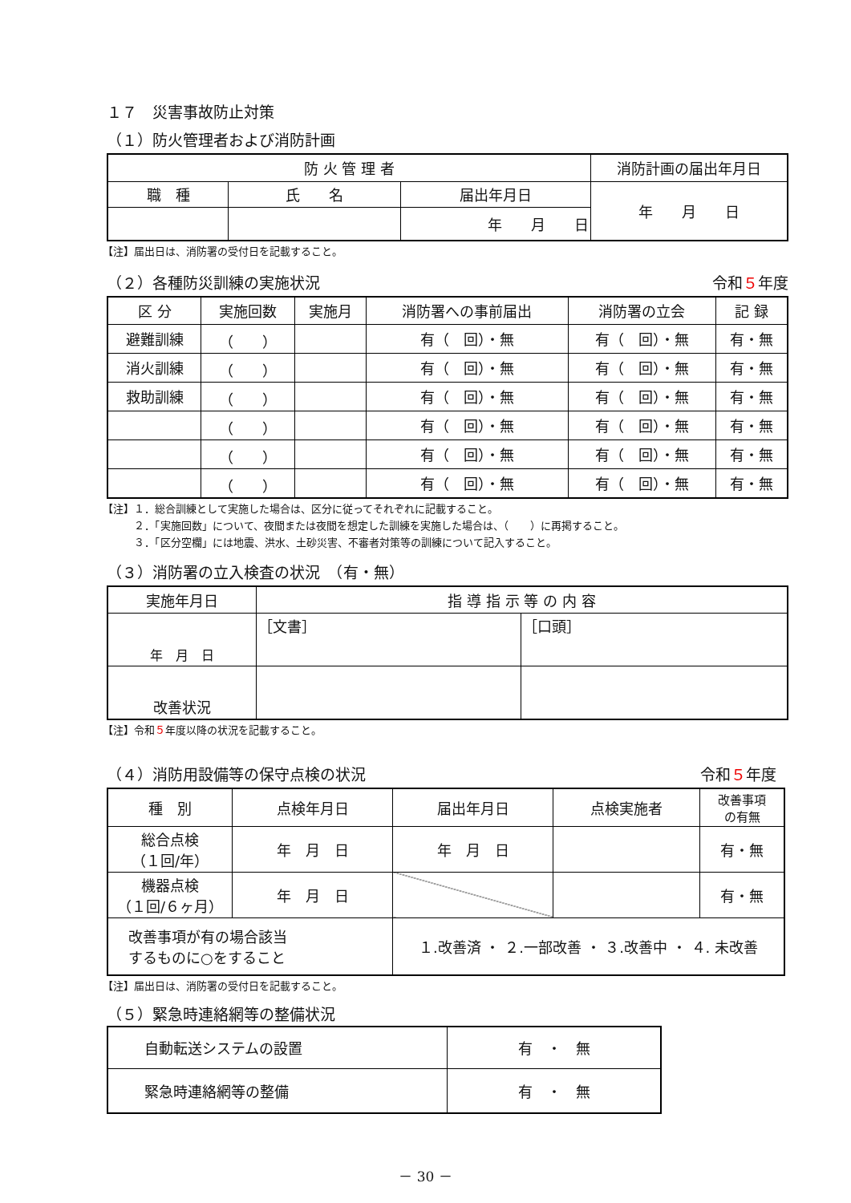１７　災害事故防止対策
（１）防火管理者および消防計画
| 防 火 管 理 者 | | | 消防計画の届出年月日 |
| --- | --- | --- | --- |
| 職 種 | 氏 名 | 届出年月日 | 年 月 日 |
| | | 年 月 日 | |
【注】届出日は、消防署の受付日を記載すること。
（２）各種防災訓練の実施状況 令和５年度
| 区 分 | 実施回数 | 実施月 | 消防署への事前届出 | 消防署の立会 | 記 録 |
| --- | --- | --- | --- | --- | --- |
| 避難訓練 | （ ） | | 有（ 回）・無 | 有（ 回）・無 | 有・無 |
| 消火訓練 | （ ） | | 有（ 回）・無 | 有（ 回）・無 | 有・無 |
| 救助訓練 | （ ） | | 有（ 回）・無 | 有（ 回）・無 | 有・無 |
| | （ ） | | 有（ 回）・無 | 有（ 回）・無 | 有・無 |
| | （ ） | | 有（ 回）・無 | 有（ 回）・無 | 有・無 |
| | （ ） | | 有（ 回）・無 | 有（ 回）・無 | 有・無 |
【注】１．総合訓練として実施した場合は、区分に従ってそれぞれに記載すること。
　　　２．「実施回数」について、夜間または夜間を想定した訓練を実施した場合は、（　　）に再掲すること。
　　　３．「区分空欄」には地震、洪水、土砂災害、不審者対策等の訓練について記入すること。
（３）消防署の立入検査の状況　（有・無）
| 実施年月日 | 指 導 指 示 等 の 内 容 | |
| --- | --- | --- |
| 年 月 日 | ［文書］ | ［口頭］ |
| 改善状況 | | |
【注】令和５年度以降の状況を記載すること。
（４）消防用設備等の保守点検の状況 令和５年度
| 種 別 | 点検年月日 | 届出年月日 | 点検実施者 | 改善事項 の有無 |
| --- | --- | --- | --- | --- |
| 総合点検 （１回/年） | 年 月 日 | 年 月 日 | | 有・無 |
| 機器点検 （１回/６ヶ月） | 年 月 日 | | | 有・無 |
| 改善事項が有の場合該当 するものに○をすること | | １.改善済 ・ ２.一部改善 ・ ３.改善中 ・ ４. 未改善 | | |
【注】届出日は、消防署の受付日を記載すること。
（５）緊急時連絡網等の整備状況
| 自動転送システムの設置 | 有 ・ 無 |
| 緊急時連絡網等の整備 | 有 ・ 無 |
－ 30 －